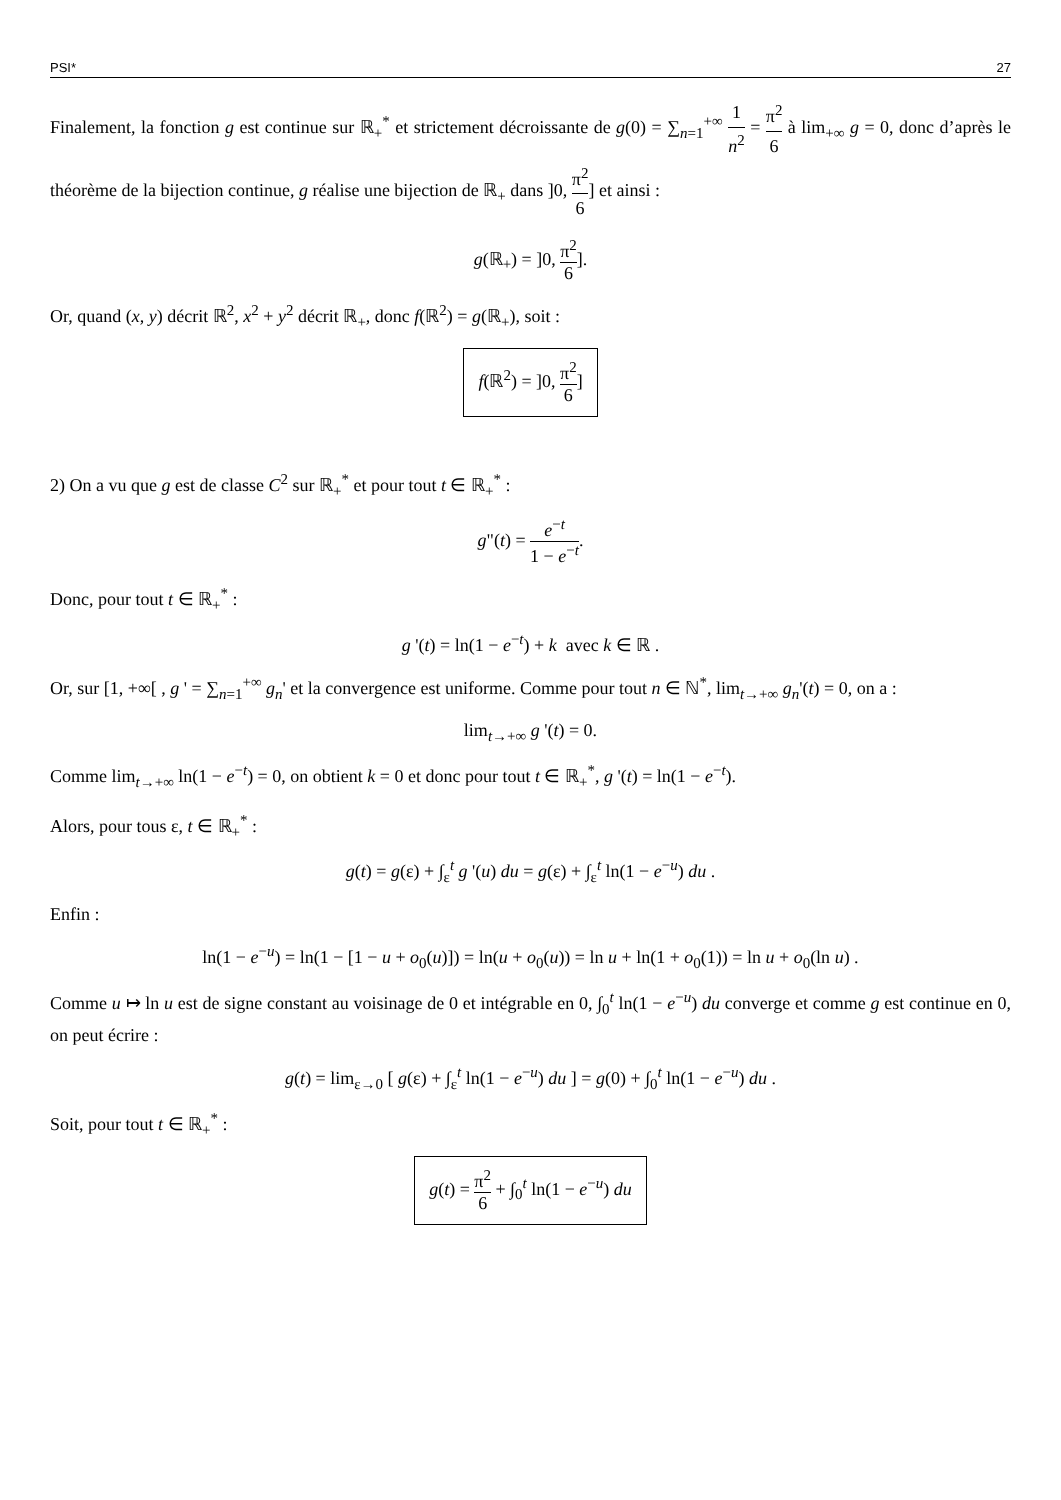PSI* 27
Finalement, la fonction g est continue sur ℝ<sub>+</sub><sup>*</sup> et strictement décroissante de g(0) = ∑<sub>n=1</sub><sup>+∞</sup> 1 n<sup>2</sup> = π<sup>2</sup> 6 à lim<sub>+∞</sub> g = 0, donc d’après le théorème de la bijection continue, g réalise une bijection de ℝ<sub>+</sub> dans ]0, π<sup>2</sup> 6] et ainsi :
g(ℝ<sub>+</sub>) = ]0, π<sup>2</sup> 6].
Or, quand (x, y) décrit ℝ<sup>2</sup>, x<sup>2</sup> + y<sup>2</sup> décrit ℝ<sub>+</sub>, donc f(ℝ<sup>2</sup>) = g(ℝ<sub>+</sub>), soit :
f(ℝ<sup>2</sup>) = ]0, π<sup>2</sup> 6]
2) On a vu que g est de classe C<sup>2</sup> sur ℝ<sub>+</sub><sup>*</sup> et pour tout t ∈ ℝ<sub>+</sub><sup>*</sup> :
g"(t) = e<sup>−t</sup> 1 − e<sup>−t</sup>.
Donc, pour tout t ∈ ℝ<sub>+</sub><sup>*</sup> :
g '(t) = ln(1 − e<sup>−t</sup>) + k avec k ∈ ℝ .
Or, sur [1, +∞[ , g ' = ∑<sub>n=1</sub><sup>+∞</sup> g<sub>n</sub>' et la convergence est uniforme. Comme pour tout n ∈ ℕ<sup>*</sup>, lim<sub>t→+∞</sub> g<sub>n</sub>'(t) = 0, on a :
lim<sub>t→+∞</sub> g '(t) = 0.
Comme lim<sub>t→+∞</sub> ln(1 − e<sup>−t</sup>) = 0, on obtient k = 0 et donc pour tout t ∈ ℝ<sub>+</sub><sup>*</sup>, g '(t) = ln(1 − e<sup>−t</sup>).
Alors, pour tous ε, t ∈ ℝ<sub>+</sub><sup>*</sup> :
g(t) = g(ε) + ∫<sub>ε</sub><sup>t</sup> g '(u) du = g(ε) + ∫<sub>ε</sub><sup>t</sup> ln(1 − e<sup>−u</sup>) du .
Enfin :
ln(1 − e<sup>−u</sup>) = ln(1 − [1 − u + o<sub>0</sub>(u)]) = ln(u + o<sub>0</sub>(u)) = ln u + ln(1 + o<sub>0</sub>(1)) = ln u + o<sub>0</sub>(ln u) .
Comme u ↦ ln u est de signe constant au voisinage de 0 et intégrable en 0, ∫<sub>0</sub><sup>t</sup> ln(1 − e<sup>−u</sup>) du converge et comme g est continue en 0, on peut écrire :
g(t) = lim<sub>ε→0</sub> [ g(ε) + ∫<sub>ε</sub><sup>t</sup> ln(1 − e<sup>−u</sup>) du ] = g(0) + ∫<sub>0</sub><sup>t</sup> ln(1 − e<sup>−u</sup>) du .
Soit, pour tout t ∈ ℝ<sub>+</sub><sup>*</sup> :
g(t) = π<sup>2</sup> 6 + ∫<sub>0</sub><sup>t</sup> ln(1 − e<sup>−u</sup>) du